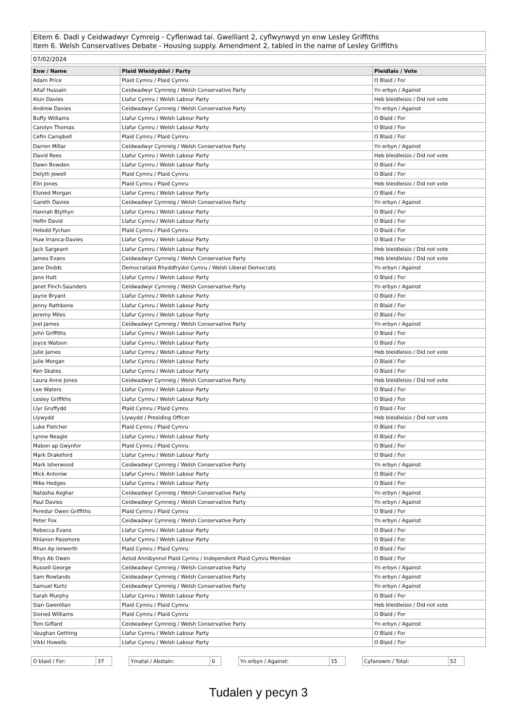Eitem 6. Dadl y Ceidwadwyr Cymreig - Cyflenwad tai. Gwelliant 2, cyflwynwyd yn enw Lesley Griffiths
Item 6. Welsh Conservatives Debate - Housing supply. Amendment 2, tabled in the name of Lesley Griffiths
07/02/2024
| Enw / Name | Plaid Wleidyddol / Party | Pleidlais / Vote |
| --- | --- | --- |
| Adam Price | Plaid Cymru / Plaid Cymru | O Blaid / For |
| Altaf Hussain | Ceidwadwyr Cymreig / Welsh Conservative Party | Yn erbyn / Against |
| Alun Davies | Llafur Cymru / Welsh Labour Party | Heb bleidleisio / Did not vote |
| Andrew Davies | Ceidwadwyr Cymreig / Welsh Conservative Party | Yn erbyn / Against |
| Buffy Williams | Llafur Cymru / Welsh Labour Party | O Blaid / For |
| Carolyn Thomas | Llafur Cymru / Welsh Labour Party | O Blaid / For |
| Cefin Campbell | Plaid Cymru / Plaid Cymru | O Blaid / For |
| Darren Millar | Ceidwadwyr Cymreig / Welsh Conservative Party | Yn erbyn / Against |
| David Rees | Llafur Cymru / Welsh Labour Party | Heb bleidleisio / Did not vote |
| Dawn Bowden | Llafur Cymru / Welsh Labour Party | O Blaid / For |
| Delyth Jewell | Plaid Cymru / Plaid Cymru | O Blaid / For |
| Elin Jones | Plaid Cymru / Plaid Cymru | Heb bleidleisio / Did not vote |
| Eluned Morgan | Llafur Cymru / Welsh Labour Party | O Blaid / For |
| Gareth Davies | Ceidwadwyr Cymreig / Welsh Conservative Party | Yn erbyn / Against |
| Hannah Blythyn | Llafur Cymru / Welsh Labour Party | O Blaid / For |
| Hefin David | Llafur Cymru / Welsh Labour Party | O Blaid / For |
| Heledd Fychan | Plaid Cymru / Plaid Cymru | O Blaid / For |
| Huw Irranca-Davies | Llafur Cymru / Welsh Labour Party | O Blaid / For |
| Jack Sargeant | Llafur Cymru / Welsh Labour Party | Heb bleidleisio / Did not vote |
| James Evans | Ceidwadwyr Cymreig / Welsh Conservative Party | Heb bleidleisio / Did not vote |
| Jane Dodds | Democratiaid Rhyddfrydol Cymru / Welsh Liberal Democrats | Yn erbyn / Against |
| Jane Hutt | Llafur Cymru / Welsh Labour Party | O Blaid / For |
| Janet Finch-Saunders | Ceidwadwyr Cymreig / Welsh Conservative Party | Yn erbyn / Against |
| Jayne Bryant | Llafur Cymru / Welsh Labour Party | O Blaid / For |
| Jenny Rathbone | Llafur Cymru / Welsh Labour Party | O Blaid / For |
| Jeremy Miles | Llafur Cymru / Welsh Labour Party | O Blaid / For |
| Joel James | Ceidwadwyr Cymreig / Welsh Conservative Party | Yn erbyn / Against |
| John Griffiths | Llafur Cymru / Welsh Labour Party | O Blaid / For |
| Joyce Watson | Llafur Cymru / Welsh Labour Party | O Blaid / For |
| Julie James | Llafur Cymru / Welsh Labour Party | Heb bleidleisio / Did not vote |
| Julie Morgan | Llafur Cymru / Welsh Labour Party | O Blaid / For |
| Ken Skates | Llafur Cymru / Welsh Labour Party | O Blaid / For |
| Laura Anne Jones | Ceidwadwyr Cymreig / Welsh Conservative Party | Heb bleidleisio / Did not vote |
| Lee Waters | Llafur Cymru / Welsh Labour Party | O Blaid / For |
| Lesley Griffiths | Llafur Cymru / Welsh Labour Party | O Blaid / For |
| Llyr Gruffydd | Plaid Cymru / Plaid Cymru | O Blaid / For |
| Llywydd | Llywydd / Presiding Officer | Heb bleidleisio / Did not vote |
| Luke Fletcher | Plaid Cymru / Plaid Cymru | O Blaid / For |
| Lynne Neagle | Llafur Cymru / Welsh Labour Party | O Blaid / For |
| Mabon ap Gwynfor | Plaid Cymru / Plaid Cymru | O Blaid / For |
| Mark Drakeford | Llafur Cymru / Welsh Labour Party | O Blaid / For |
| Mark Isherwood | Ceidwadwyr Cymreig / Welsh Conservative Party | Yn erbyn / Against |
| Mick Antoniw | Llafur Cymru / Welsh Labour Party | O Blaid / For |
| Mike Hedges | Llafur Cymru / Welsh Labour Party | O Blaid / For |
| Natasha Asghar | Ceidwadwyr Cymreig / Welsh Conservative Party | Yn erbyn / Against |
| Paul Davies | Ceidwadwyr Cymreig / Welsh Conservative Party | Yn erbyn / Against |
| Peredur Owen Griffiths | Plaid Cymru / Plaid Cymru | O Blaid / For |
| Peter Fox | Ceidwadwyr Cymreig / Welsh Conservative Party | Yn erbyn / Against |
| Rebecca Evans | Llafur Cymru / Welsh Labour Party | O Blaid / For |
| Rhianon Passmore | Llafur Cymru / Welsh Labour Party | O Blaid / For |
| Rhun Ap Iorwerth | Plaid Cymru / Plaid Cymru | O Blaid / For |
| Rhys Ab Owen | Aelod Annibynnol Plaid Cymru / Independent Plaid Cymru Member | O Blaid / For |
| Russell George | Ceidwadwyr Cymreig / Welsh Conservative Party | Yn erbyn / Against |
| Sam Rowlands | Ceidwadwyr Cymreig / Welsh Conservative Party | Yn erbyn / Against |
| Samuel Kurtz | Ceidwadwyr Cymreig / Welsh Conservative Party | Yn erbyn / Against |
| Sarah Murphy | Llafur Cymru / Welsh Labour Party | O Blaid / For |
| Sian Gwenllian | Plaid Cymru / Plaid Cymru | Heb bleidleisio / Did not vote |
| Sioned Williams | Plaid Cymru / Plaid Cymru | O Blaid / For |
| Tom Giffard | Ceidwadwyr Cymreig / Welsh Conservative Party | Yn erbyn / Against |
| Vaughan Gething | Llafur Cymru / Welsh Labour Party | O Blaid / For |
| Vikki Howells | Llafur Cymru / Welsh Labour Party | O Blaid / For |
| O blaid / For: | 37 |
| Ymatal / Abstain: | 0 |
| Yn erbyn / Against: | 15 |
| Cyfanswm / Total: | 52 |
Tudalen y pecyn 3